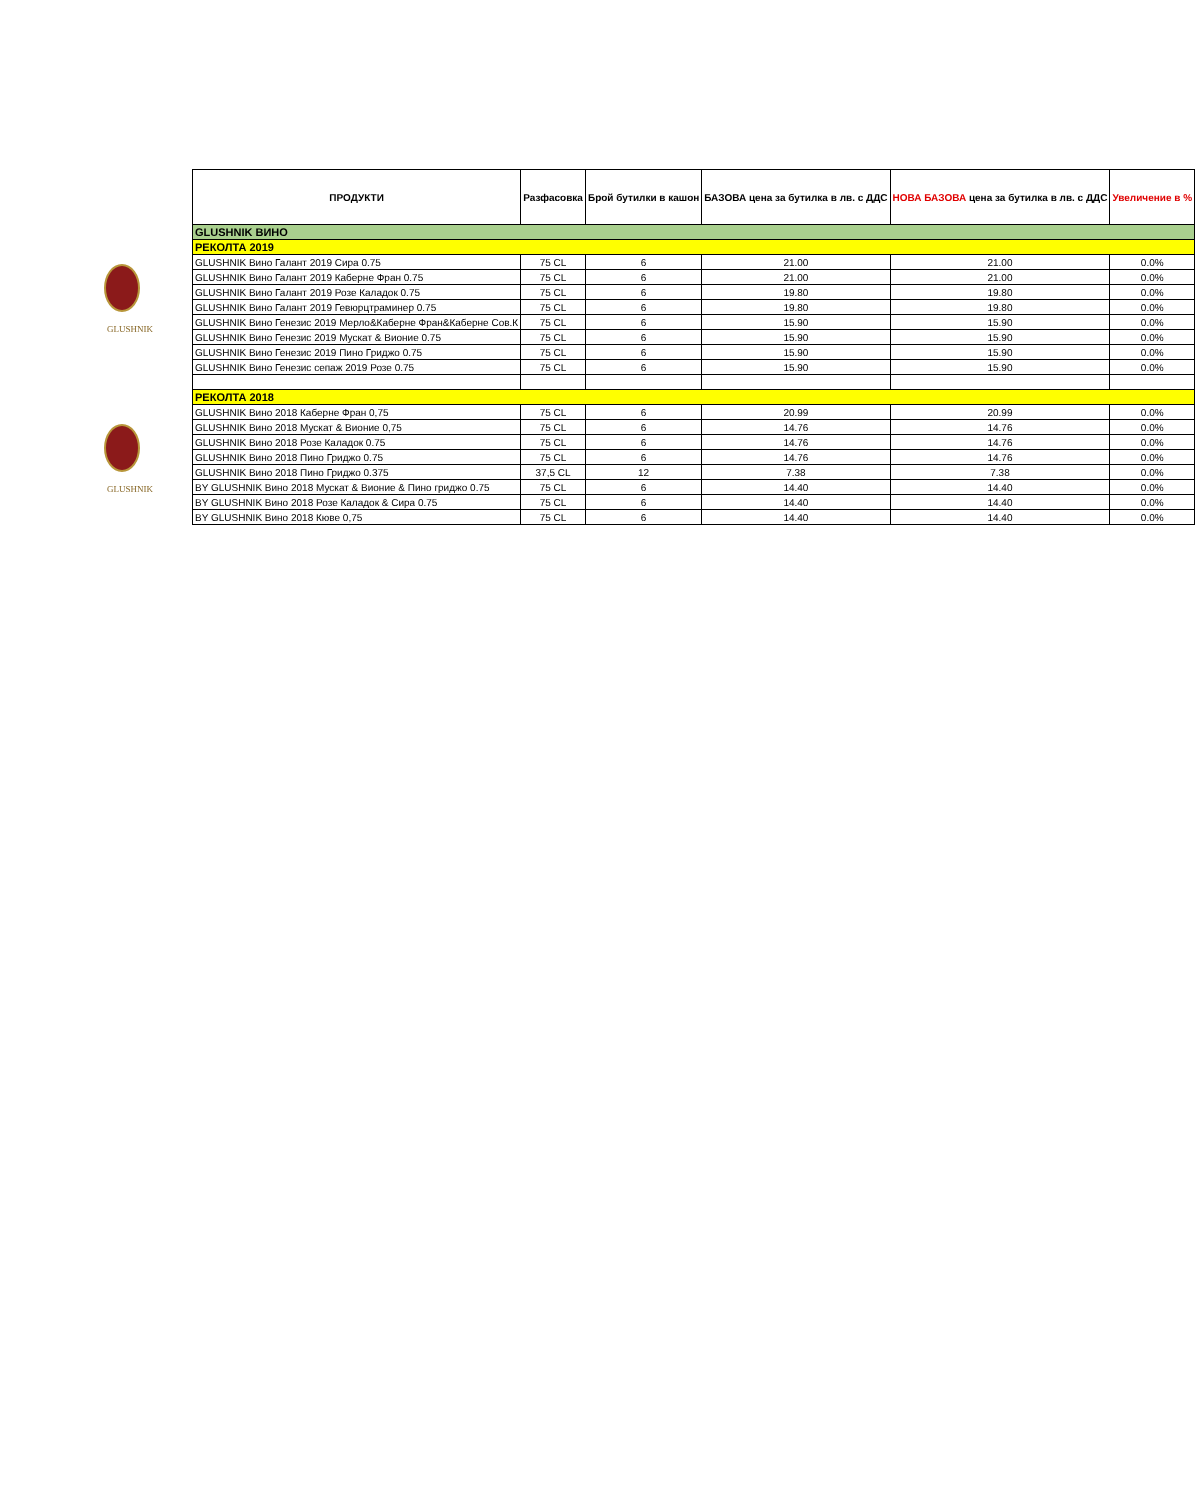GLUSHNIK
GLUSHNIK
| ПРОДУКТИ | Разфасовка | Брой бутилки в кашон | БАЗОВА цена за бутилка в лв. с ДДС | НОВА БАЗОВА цена за бутилка в лв. с ДДС | Увеличение в % |
| --- | --- | --- | --- | --- | --- |
| GLUSHNIK ВИНО | | | | | |
| РЕКОЛТА 2019 | | | | | |
| GLUSHNIK Вино Галант 2019 Сира 0.75 | 75 CL | 6 | 21.00 | 21.00 | 0.0% |
| GLUSHNIK Вино Галант 2019 Каберне Фран 0.75 | 75 CL | 6 | 21.00 | 21.00 | 0.0% |
| GLUSHNIK Вино Галант 2019 Розе Каладок 0.75 | 75 CL | 6 | 19.80 | 19.80 | 0.0% |
| GLUSHNIK Вино Галант 2019 Гевюрцтраминер 0.75 | 75 CL | 6 | 19.80 | 19.80 | 0.0% |
| GLUSHNIK Вино Генезис 2019 Мерло&Каберне Фран&Каберне Сов.К | 75 CL | 6 | 15.90 | 15.90 | 0.0% |
| GLUSHNIK Вино Генезис 2019 Мускат & Вионие 0.75 | 75 CL | 6 | 15.90 | 15.90 | 0.0% |
| GLUSHNIK Вино Генезис 2019 Пино Гриджо 0.75 | 75 CL | 6 | 15.90 | 15.90 | 0.0% |
| GLUSHNIK Вино Генезис сепаж 2019 Розе 0.75 | 75 CL | 6 | 15.90 | 15.90 | 0.0% |
| РЕКОЛТА 2018 | | | | | |
| GLUSHNIK Вино 2018 Каберне Фран 0,75 | 75 CL | 6 | 20.99 | 20.99 | 0.0% |
| GLUSHNIK Вино 2018 Мускат & Вионие 0,75 | 75 CL | 6 | 14.76 | 14.76 | 0.0% |
| GLUSHNIK Вино 2018 Розе Каладок 0.75 | 75 CL | 6 | 14.76 | 14.76 | 0.0% |
| GLUSHNIK Вино 2018 Пино Гриджо 0.75 | 75 CL | 6 | 14.76 | 14.76 | 0.0% |
| GLUSHNIK Вино 2018 Пино Гриджо 0.375 | 37,5 CL | 12 | 7.38 | 7.38 | 0.0% |
| BY GLUSHNIK Вино 2018 Мускат & Вионие & Пино гриджо 0.75 | 75 CL | 6 | 14.40 | 14.40 | 0.0% |
| BY GLUSHNIK Вино 2018 Розе Каладок & Сира 0.75 | 75 CL | 6 | 14.40 | 14.40 | 0.0% |
| BY GLUSHNIK Вино 2018 Кюве 0,75 | 75 CL | 6 | 14.40 | 14.40 | 0.0% |